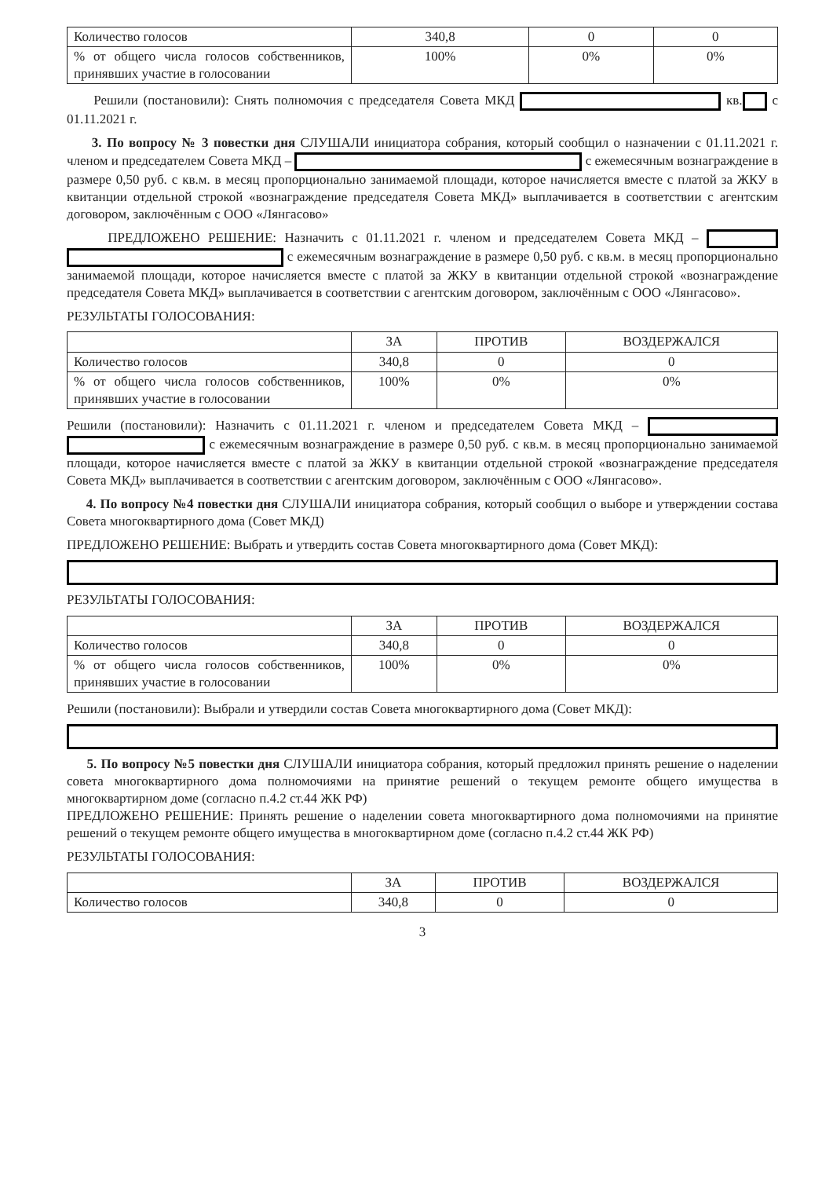| Количество голосов | 340,8 | 0 | 0 |
| % от общего числа голосов собственников, принявших участие в голосовании | 100% | 0% | 0% |
Решили (постановили): Снять полномочия с председателя Совета МКД кв. с 01.11.2021 г.
3. По вопросу № 3 повестки дня СЛУШАЛИ инициатора собрания, который сообщил о назначении с 01.11.2021 г. членом и председателем Совета МКД – с ежемесячным вознаграждение в размере 0,50 руб. с кв.м. в месяц пропорционально занимаемой площади, которое начисляется вместе с платой за ЖКУ в квитанции отдельной строкой «вознаграждение председателя Совета МКД» выплачивается в соответствии с агентским договором, заключённым с ООО «Лянгасово»
ПРЕДЛОЖЕНО РЕШЕНИЕ: Назначить с 01.11.2021 г. членом и председателем Совета МКД – с ежемесячным вознаграждение в размере 0,50 руб. с кв.м. в месяц пропорционально занимаемой площади, которое начисляется вместе с платой за ЖКУ в квитанции отдельной строкой «вознаграждение председателя Совета МКД» выплачивается в соответствии с агентским договором, заключённым с ООО «Лянгасово».
РЕЗУЛЬТАТЫ ГОЛОСОВАНИЯ:
| | ЗА | ПРОТИВ | ВОЗДЕРЖАЛСЯ |
| --- | --- | --- | --- |
| Количество голосов | 340,8 | 0 | 0 |
| % от общего числа голосов собственников, принявших участие в голосовании | 100% | 0% | 0% |
Решили (постановили): Назначить с 01.11.2021 г. членом и председателем Совета МКД – с ежемесячным вознаграждение в размере 0,50 руб. с кв.м. в месяц пропорционально занимаемой площади, которое начисляется вместе с платой за ЖКУ в квитанции отдельной строкой «вознаграждение председателя Совета МКД» выплачивается в соответствии с агентским договором, заключённым с ООО «Лянгасово».
4. По вопросу №4 повестки дня СЛУШАЛИ инициатора собрания, который сообщил о выборе и утверждении состава Совета многоквартирного дома (Совет МКД)
ПРЕДЛОЖЕНО РЕШЕНИЕ: Выбрать и утвердить состав Совета многоквартирного дома (Совет МКД):
РЕЗУЛЬТАТЫ ГОЛОСОВАНИЯ:
| | ЗА | ПРОТИВ | ВОЗДЕРЖАЛСЯ |
| --- | --- | --- | --- |
| Количество голосов | 340,8 | 0 | 0 |
| % от общего числа голосов собственников, принявших участие в голосовании | 100% | 0% | 0% |
Решили (постановили): Выбрали и утвердили состав Совета многоквартирного дома (Совет МКД):
5. По вопросу №5 повестки дня СЛУШАЛИ инициатора собрания, который предложил принять решение о наделении совета многоквартирного дома полномочиями на принятие решений о текущем ремонте общего имущества в многоквартирном доме (согласно п.4.2 ст.44 ЖК РФ)
ПРЕДЛОЖЕНО РЕШЕНИЕ: Принять решение о наделении совета многоквартирного дома полномочиями на принятие решений о текущем ремонте общего имущества в многоквартирном доме (согласно п.4.2 ст.44 ЖК РФ)
РЕЗУЛЬТАТЫ ГОЛОСОВАНИЯ:
| | ЗА | ПРОТИВ | ВОЗДЕРЖАЛСЯ |
| --- | --- | --- | --- |
| Количество голосов | 340,8 | 0 | 0 |
3